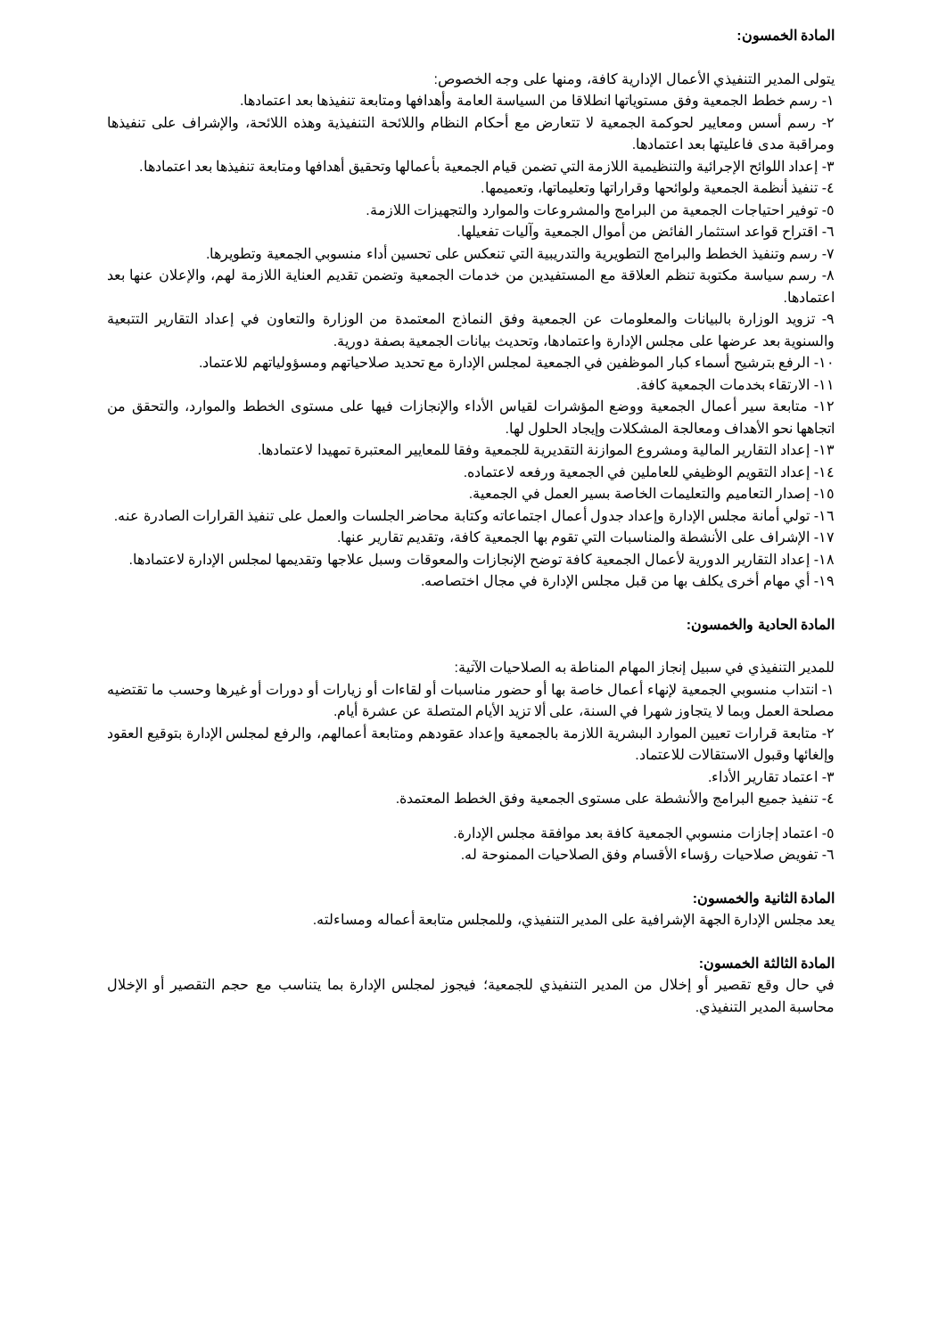المادة الخمسون:
يتولى المدير التنفيذي الأعمال الإدارية كافة، ومنها على وجه الخصوص:
١- رسم خطط الجمعية وفق مستوياتها انطلاقا من السياسة العامة وأهدافها ومتابعة تنفيذها بعد اعتمادها.
٢- رسم أسس ومعايير لحوكمة الجمعية لا تتعارض مع أحكام النظام واللائحة التنفيذية وهذه اللائحة، والإشراف على تنفيذها ومراقبة مدى فاعليتها بعد اعتمادها.
٣- إعداد اللوائح الإجرائية والتنظيمية اللازمة التي تضمن قيام الجمعية بأعمالها وتحقيق أهدافها ومتابعة تنفيذها بعد اعتمادها.
٤- تنفيذ أنظمة الجمعية ولوائحها وقراراتها وتعليماتها، وتعميمها.
٥- توفير احتياجات الجمعية من البرامج والمشروعات والموارد والتجهيزات اللازمة.
٦- اقتراح قواعد استثمار الفائض من أموال الجمعية وآليات تفعيلها.
٧- رسم وتنفيذ الخطط والبرامج التطويرية والتدريبية التي تنعكس على تحسين أداء منسوبي الجمعية وتطويرها.
٨- رسم سياسة مكتوبة تنظم العلاقة مع المستفيدين من خدمات الجمعية وتضمن تقديم العناية اللازمة لهم، والإعلان عنها بعد اعتمادها.
٩- تزويد الوزارة بالبيانات والمعلومات عن الجمعية وفق النماذج المعتمدة من الوزارة والتعاون في إعداد التقارير التتبعية والسنوية بعد عرضها على مجلس الإدارة واعتمادها، وتحديث بيانات الجمعية بصفة دورية.
١٠- الرفع بترشيح أسماء كبار الموظفين في الجمعية لمجلس الإدارة مع تحديد صلاحياتهم ومسؤولياتهم للاعتماد.
١١- الارتقاء بخدمات الجمعية كافة.
١٢- متابعة سير أعمال الجمعية ووضع المؤشرات لقياس الأداء والإنجازات فيها على مستوى الخطط والموارد، والتحقق من اتجاهها نحو الأهداف ومعالجة المشكلات وإيجاد الحلول لها.
١٣- إعداد التقارير المالية ومشروع الموازنة التقديرية للجمعية وفقا للمعايير المعتبرة تمهيدا لاعتمادها.
١٤- إعداد التقويم الوظيفي للعاملين في الجمعية ورفعه لاعتماده.
١٥- إصدار التعاميم والتعليمات الخاصة بسير العمل في الجمعية.
١٦- تولي أمانة مجلس الإدارة وإعداد جدول أعمال اجتماعاته وكتابة محاضر الجلسات والعمل على تنفيذ القرارات الصادرة عنه.
١٧- الإشراف على الأنشطة والمناسبات التي تقوم بها الجمعية كافة، وتقديم تقارير عنها.
١٨- إعداد التقارير الدورية لأعمال الجمعية كافة توضح الإنجازات والمعوقات وسبل علاجها وتقديمها لمجلس الإدارة لاعتمادها.
١٩- أي مهام أخرى يكلف بها من قبل مجلس الإدارة في مجال اختصاصه.
المادة الحادية والخمسون:
للمدير التنفيذي في سبيل إنجاز المهام المناطة به الصلاحيات الآتية:
١- انتداب منسوبي الجمعية لإنهاء أعمال خاصة بها أو حضور مناسبات أو لقاءات أو زيارات أو دورات أو غيرها وحسب ما تقتضيه مصلحة العمل وبما لا يتجاوز شهرا في السنة، على ألا تزيد الأيام المتصلة عن عشرة أيام.
٢- متابعة قرارات تعيين الموارد البشرية اللازمة بالجمعية وإعداد عقودهم ومتابعة أعمالهم، والرفع لمجلس الإدارة بتوقيع العقود وإلغائها وقبول الاستقالات للاعتماد.
٣- اعتماد تقارير الأداء.
٤- تنفيذ جميع البرامج والأنشطة على مستوى الجمعية وفق الخطط المعتمدة.
٥- اعتماد إجازات منسوبي الجمعية كافة بعد موافقة مجلس الإدارة.
٦- تفويض صلاحيات رؤساء الأقسام وفق الصلاحيات الممنوحة له.
المادة الثانية والخمسون:
يعد مجلس الإدارة الجهة الإشرافية على المدير التنفيذي، وللمجلس متابعة أعماله ومساءلته.
المادة الثالثة الخمسون:
في حال وقع تقصير أو إخلال من المدير التنفيذي للجمعية؛ فيجوز لمجلس الإدارة بما يتناسب مع حجم التقصير أو الإخلال محاسبة المدير التنفيذي.